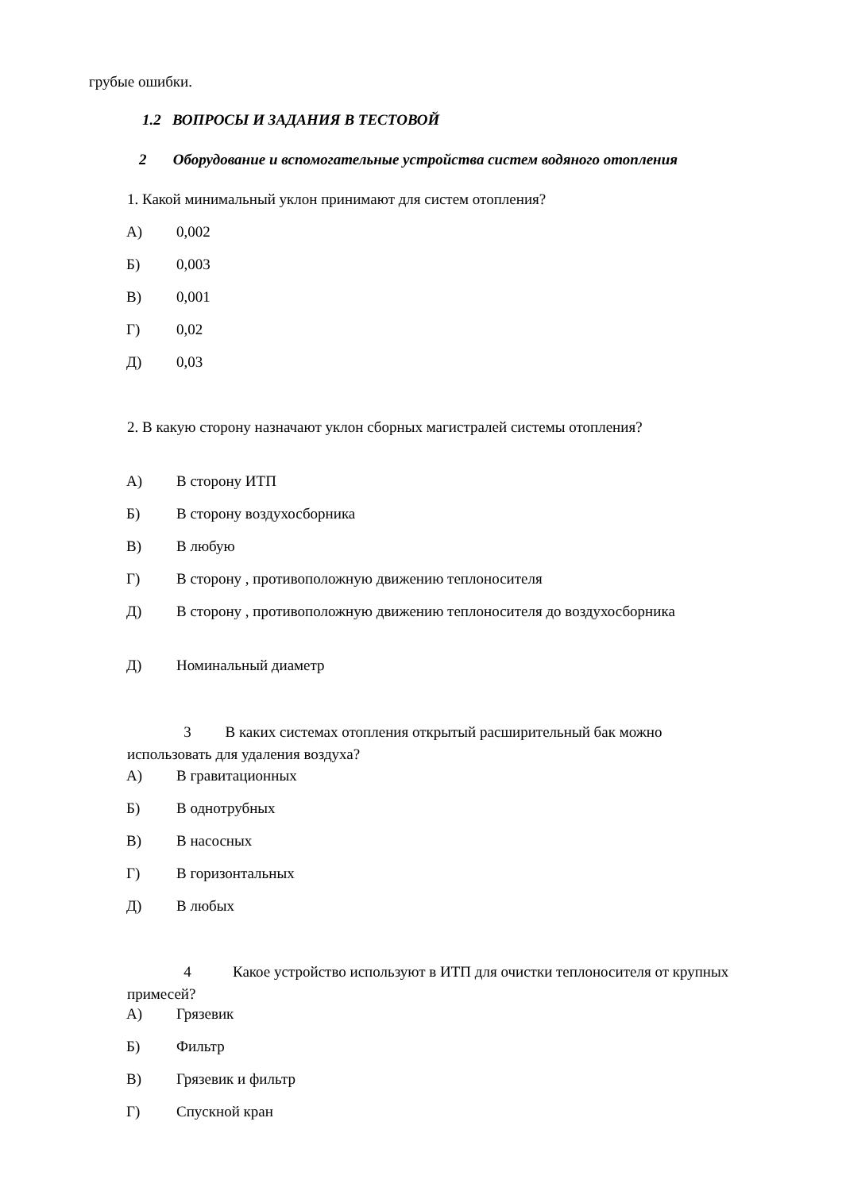грубые ошибки.
1.2 ВОПРОСЫ И ЗАДАНИЯ В ТЕСТОВОЙ
2 Оборудование и вспомогательные устройства систем водяного отопления
1. Какой минимальный уклон принимают для систем отопления?
А) 0,002
Б) 0,003
В) 0,001
Г) 0,02
Д) 0,03
2. В какую сторону назначают уклон сборных магистралей системы отопления?
А) В сторону ИТП
Б) В сторону воздухосборника
В) В любую
Г) В сторону , противоположную движению теплоносителя
Д) В сторону , противоположную движению теплоносителя до воздухосборника
Д) Номинальный диаметр
3 В каких системах отопления открытый расширительный бак можно
использовать для удаления воздуха?
А) В гравитационных
Б) В однотрубных
В) В насосных
Г) В горизонтальных
Д) В любых
4 Какое устройство используют в ИТП для очистки теплоносителя от крупных
примесей?
А) Грязевик
Б) Фильтр
В) Грязевик и фильтр
Г) Спускной кран